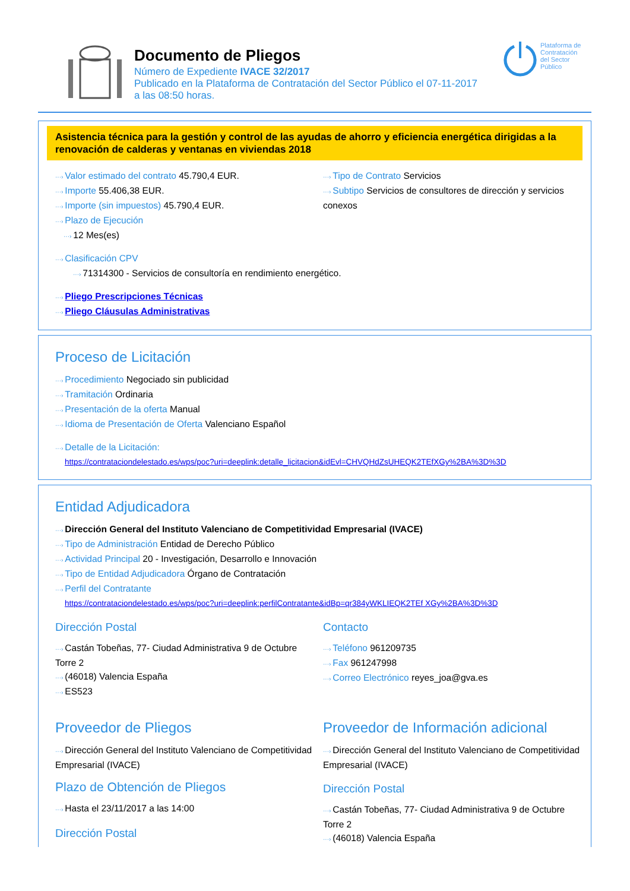Documento de Pliegos
Número de Expediente IVACE 32/2017
Publicado en la Plataforma de Contratación del Sector Público el 07-11-2017
a las 08:50 horas.
Plataforma de
Contratación
del Sector
Público
Asistencia técnica para la gestión y control de las ayudas de ahorro y eficiencia energética dirigidas a la renovación de calderas y ventanas en viviendas 2018
···› Valor estimado del contrato 45.790,4 EUR.
···› Importe 55.406,38 EUR.
···› Importe (sin impuestos) 45.790,4 EUR.
···› Plazo de Ejecución
···› 12 Mes(es)
···› Tipo de Contrato Servicios
···› Subtipo Servicios de consultores de dirección y servicios conexos
···› Clasificación CPV
···› 71314300 - Servicios de consultoría en rendimiento energético.
···› Pliego Prescripciones Técnicas
···› Pliego Cláusulas Administrativas
Proceso de Licitación
···› Procedimiento Negociado sin publicidad
···› Tramitación Ordinaria
···› Presentación de la oferta Manual
···› Idioma de Presentación de Oferta Valenciano Español
···› Detalle de la Licitación:
https://contrataciondelestado.es/wps/poc?uri=deeplink:detalle_licitacion&idEvl=CHVQHdZsUHEQK2TEfXGy%2BA%3D%3D
Entidad Adjudicadora
···› Dirección General del Instituto Valenciano de Competitividad Empresarial (IVACE)
···› Tipo de Administración Entidad de Derecho Público
···› Actividad Principal 20 - Investigación, Desarrollo e Innovación
···› Tipo de Entidad Adjudicadora Órgano de Contratación
···› Perfil del Contratante
https://contrataciondelestado.es/wps/poc?uri=deeplink:perfilContratante&idBp=qr384yWKLIEQK2TEf XGy%2BA%3D%3D
Dirección Postal
···› Castán Tobeñas, 77- Ciudad Administrativa 9 de Octubre Torre 2
···› (46018) Valencia España
···› ES523
Contacto
···› Teléfono 961209735
···› Fax 961247998
···› Correo Electrónico reyes_joa@gva.es
Proveedor de Pliegos
···› Dirección General del Instituto Valenciano de Competitividad Empresarial (IVACE)
Plazo de Obtención de Pliegos
···› Hasta el 23/11/2017 a las 14:00
Dirección Postal
Proveedor de Información adicional
···› Dirección General del Instituto Valenciano de Competitividad Empresarial (IVACE)
Dirección Postal
···› Castán Tobeñas, 77- Ciudad Administrativa 9 de Octubre Torre 2
···› (46018) Valencia España